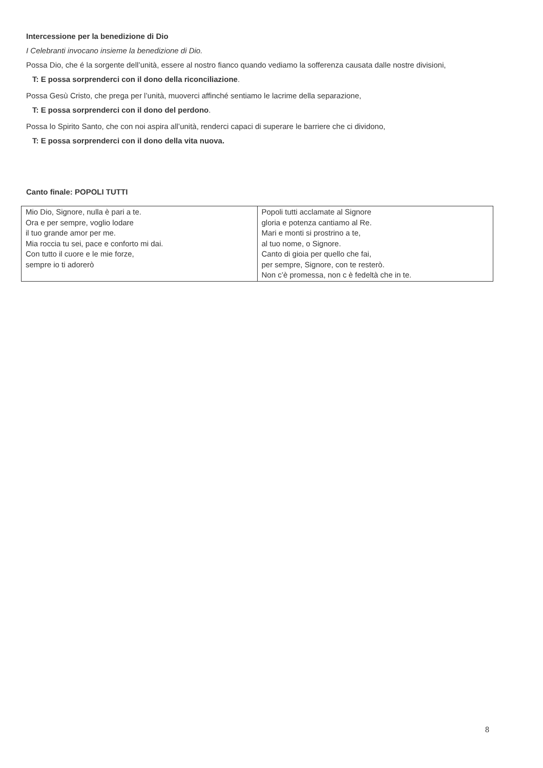Intercessione per la benedizione di Dio
I Celebranti invocano insieme la benedizione di Dio.
Possa Dio, che é la sorgente dell’unità, essere al nostro fianco quando vediamo la sofferenza causata dalle nostre divisioni,
T: E possa sorprenderci con il dono della riconciliazione.
Possa Gesù Cristo, che prega per l’unità, muoverci affinché sentiamo le lacrime della separazione,
T: E possa sorprenderci con il dono del perdono.
Possa lo Spirito Santo, che con noi aspira all’unità, renderci capaci di superare le barriere che ci dividono,
T: E possa sorprenderci con il dono della vita nuova.
Canto finale: POPOLI TUTTI
| Mio Dio, Signore, nulla è pari a te. Ora e per sempre, voglio lodare il tuo grande amor per me. Mia roccia tu sei, pace e conforto mi dai. Con tutto il cuore e le mie forze, sempre io ti adorerò | Popoli tutti acclamate al Signore gloria e potenza cantiamo al Re. Mari e monti si prostrino a te, al tuo nome, o Signore. Canto di gioia per quello che fai, per sempre, Signore, con te resterò. Non c’è promessa, non c è fedeltà che in te. |
8